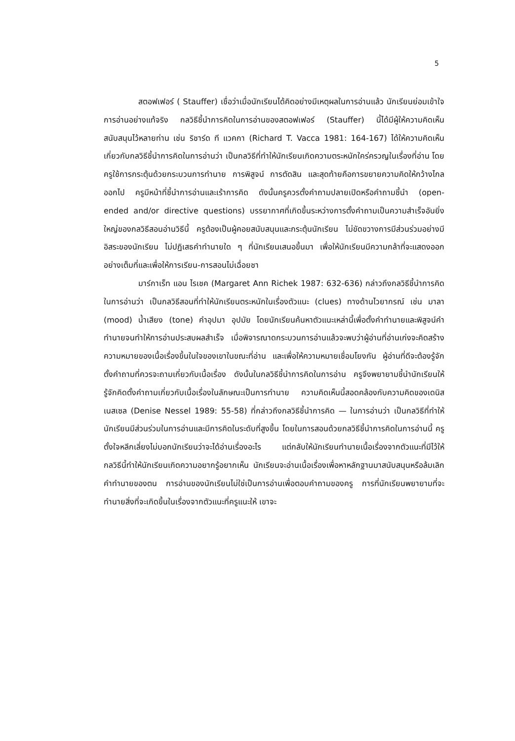5
สตอฟเฟอร์ ( Stauffer) เชื่อว่าเมื่อนักเรียนได้คิดอย่างมีเหตุผลในการอ่านแล้ว นักเรียนย่อมเข้าใจการอ่านอย่างแท้จริง กลวิธีชี้นำการคิดในการอ่านของสตอฟเฟอร์ (Stauffer) นี้ได้มีผู้ให้ความคิดเห็นสนับสนุนไว้หลายท่าน เช่น ริชาร์ด ที แวคกา (Richard T. Vacca 1981: 164-167) ได้ให้ความคิดเห็นเกี่ยวกับกลวิธีชี้นำการคิดในการอ่านว่า เป็นกลวิธีที่ทำให้นักเรียนเกิดความตระหนักใคร่ครวญในเรื่องที่อ่าน โดยครูใช้การกระตุ้นด้วยกระบวนการทำนาย การพิสูจน์ การตัดสิน และสุดท้ายคือการขยายความคิดให้กว้างไกลออกไป ครูมีหน้าที่ชี้นำการอ่านและเร้าการคิด ดังนั้นครูควรตั้งคำถามปลายเปิดหรือคำถามชี้นำ (open-ended and/or directive questions) บรรยากาศที่เกิดขึ้นระหว่างการตั้งคำถามเป็นความสำเร็จอันยิ่งใหญ่ของกลวิธีสอนอ่านวิธีนี้ ครูต้องเป็นผู้คอยสนับสนุนและกระตุ้นนักเรียน ไม่ขัดขวางการมีส่วนร่วมอย่างมีอิสระของนักเรียน ไม่ปฏิเสธคำทำนายใด ๆ ที่นักเรียนเสนอขึ้นมา เพื่อให้นักเรียนมีความกล้าที่จะแสดงออกอย่างเต็มที่และเพื่อให้การเรียน-การสอนไม่เฉื่อยชา
มาร์กาเร็ท แอน ไรเชค (Margaret Ann Richek 1987: 632-636) กล่าวถึงกลวิธีชี้นำการคิดในการอ่านว่า เป็นกลวิธีสอนที่ทำให้นักเรียนตระหนักในเรื่องตัวแนะ (clues) ทางด้านไวยากรณ์ เช่น มาลา (mood) น้ำเสียง (tone) คำอุปมา อุปมัย โดยนักเรียนค้นหาตัวแนะเหล่านี้เพื่อตั้งคำทำนายและพิสูจน์คำทำนายจนทำให้การอ่านประสบผลสำเร็จ เมื่อพิจารณาดกระบวนการอ่านแล้วจะพบว่าผู้อ่านที่อ่านเก่งจะคิดสร้างความหมายของเนื้อเรื่องขึ้นในใจของเขาในขณะที่อ่าน และเพื่อให้ความหมายเชื่อมโยงกัน ผู้อ่านที่ดีจะต้องรู้จักตั้งคำถามที่ควรจะถามเกี่ยวกับเนื้อเรื่อง ดังนั้นในกลวิธีชี้นำการคิดในการอ่าน ครูจึงพยายามชี้นำนักเรียนให้รู้จักคิดตั้งคำถามเกี่ยวกับเนื้อเรื่องในลักษณะเป็นการทำนาย ความคิดเห็นนี้สอดคล้องกับความคิดของเดนิส เนสเซล (Denise Nessel 1989: 55-58) ที่กล่าวถึงกลวิธีชี้นำการคิด — ในการอ่านว่า เป็นกลวิธีที่ทำให้นักเรียนมีส่วนร่วมในการอ่านและมีการคิดในระดับที่สูงขึ้น โดยในการสอนด้วยกลวิธีชี้นำการคิดในการอ่านนี้ ครูตั้งใจหลีกเลี่ยงไม่บอกนักเรียนว่าจะได้อ่านเรื่องอะไร แต่กลับให้นักเรียนทำนายเนื้อเรื่องจากตัวแนะที่มีไว้ให้ กลวิธีนี้ทำให้นักเรียนเกิดความอยากรู้อยากเห็น นักเรียนจะอ่านเนื้อเรื่องเพื่อหาหลักฐานมาสนับสนุนหรือล้มเลิกคำทำนายของตน การอ่านของนักเรียนไม่ใช่เป็นการอ่านเพื่อตอบคำถามของครู การที่นักเรียนพยายามที่จะทำนายสิ่งที่จะเกิดขึ้นในเรื่องจากตัวแนะที่ครูแนะให้ เขาจะ